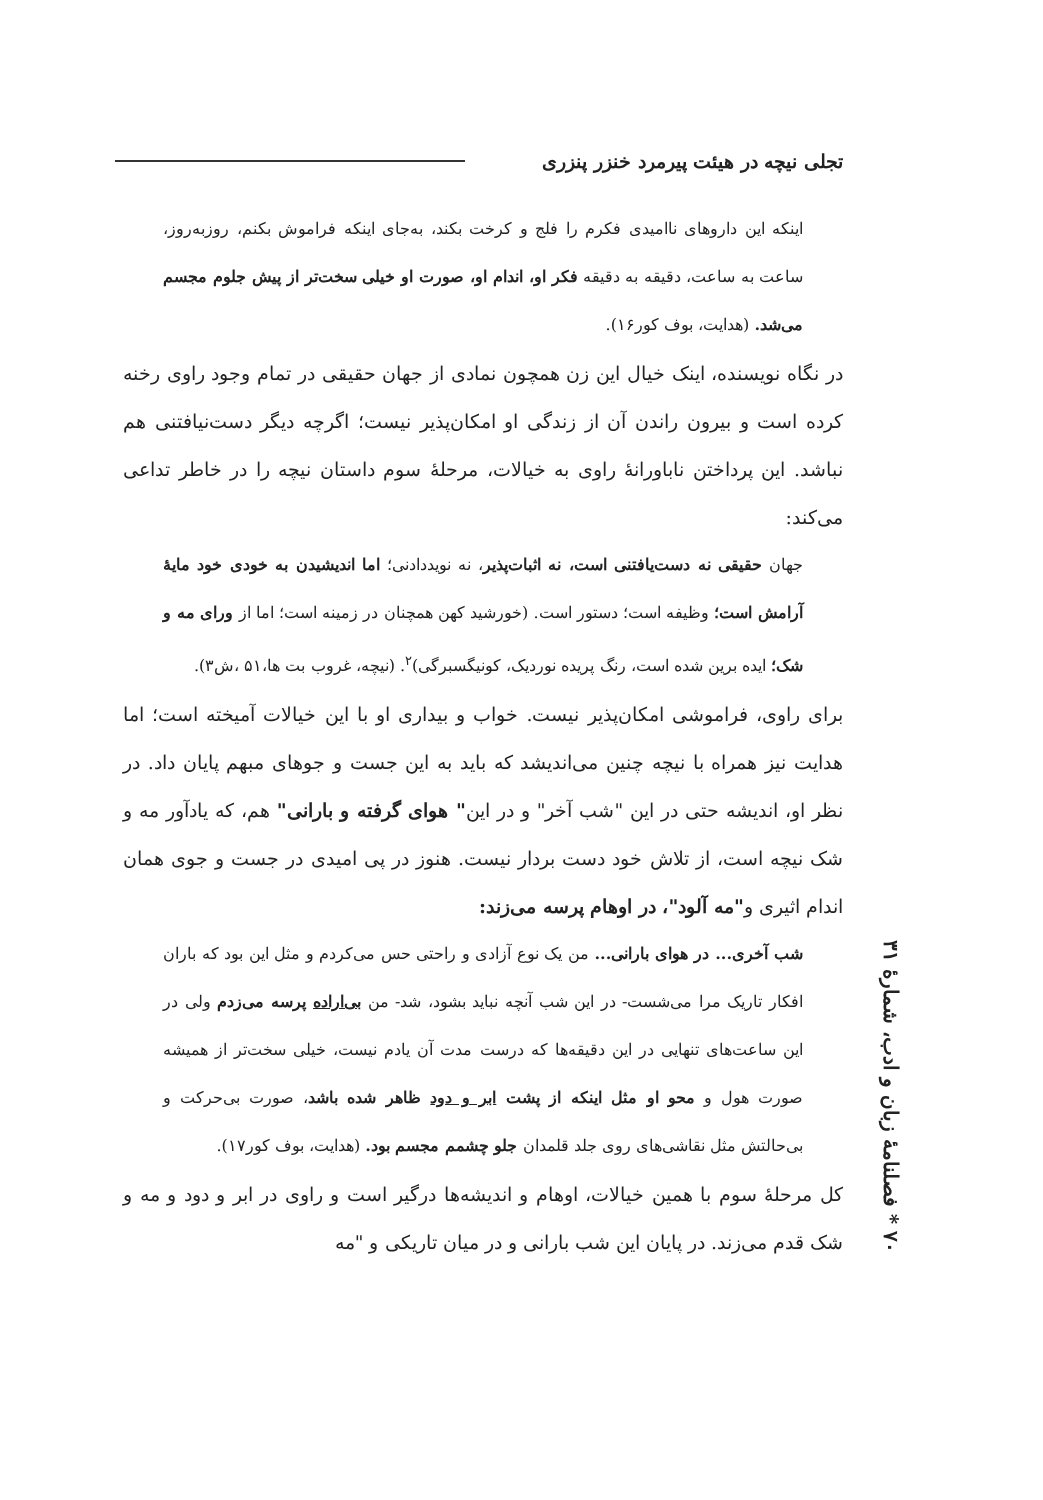تجلی نیچه در هیئت پیرمرد خنزر پنزری
اینکه این داروهای ناامیدی فکرم را فلج و کرخت بکند، به‌جای اینکه فراموش بکنم، روزبه‌روز، ساعت به ساعت، دقیقه به دقیقه فکر او، اندام او، صورت او خیلی سخت‌تر از پیش جلوم مجسم می‌شد. (هدایت، بوف کور۱۶).
در نگاه نویسنده، اینک خیال این زن همچون نمادی از جهان حقیقی در تمام وجود راوی رخنه کرده است و بیرون راندن آن از زندگی او امکان‌پذیر نیست؛ اگرچه دیگر دست‌نیافتنی هم نباشد. این پرداختن ناباورانهٔ راوی به خیالات، مرحلهٔ سوم داستان نیچه را در خاطر تداعی می‌کند:
جهان حقیقی نه دست‌یافتنی است، نه اثبات‌پذیر، نه نویددادنی؛ اما اندیشیدن به خودی خود مایهٔ آرامش است؛ وظیفه است؛ دستور است. (خورشید کهن همچنان در زمینه است؛ اما از ورای مه و شک؛ ایده برین شده است، رنگ پریده نوردیک، کونیگسبرگی)<sup>۲</sup>. (نیچه، غروب بت ها،۵۱ ،ش۳).
برای راوی، فراموشی امکان‌پذیر نیست. خواب و بیداری او با این خیالات آمیخته است؛ اما هدایت نیز همراه با نیچه چنین می‌اندیشد که باید به این جست و جوهای مبهم پایان داد. در نظر او، اندیشه حتی در این "شب آخر" و در این" هوای گرفته و بارانی" هم، که یادآور مه و شک نیچه است، از تلاش خود دست بردار نیست. هنوز در پی امیدی در جست و جوی همان اندام اثیری و"مه آلود"، در اوهام پرسه می‌زند:
شب آخری... در هوای بارانی... من یک نوع آزادی و راحتی حس می‌کردم و مثل این بود که باران افکار تاریک مرا می‌شست- در این شب آنچه نباید بشود، شد- من بی‌اراده پرسه می‌زدم ولی در این ساعت‌های تنهایی در این دقیقه‌ها که درست مدت آن یادم نیست، خیلی سخت‌تر از همیشه صورت هول و محو او مثل اینکه از پشت ابر و دود ظاهر شده باشد، صورت بی‌حرکت و بی‌حالتش مثل نقاشی‌های روی جلد قلمدان جلو چشمم مجسم بود. (هدایت، بوف کور۱۷).
کل مرحلهٔ سوم با همین خیالات، اوهام و اندیشه‌ها درگیر است و راوی در ابر و دود و مه و شک قدم می‌زند. در پایان این شب بارانی و در میان تاریکی و "مه
۷۰ * فصلنامهٔ زبان و ادب، شمارهٔ ۳۱